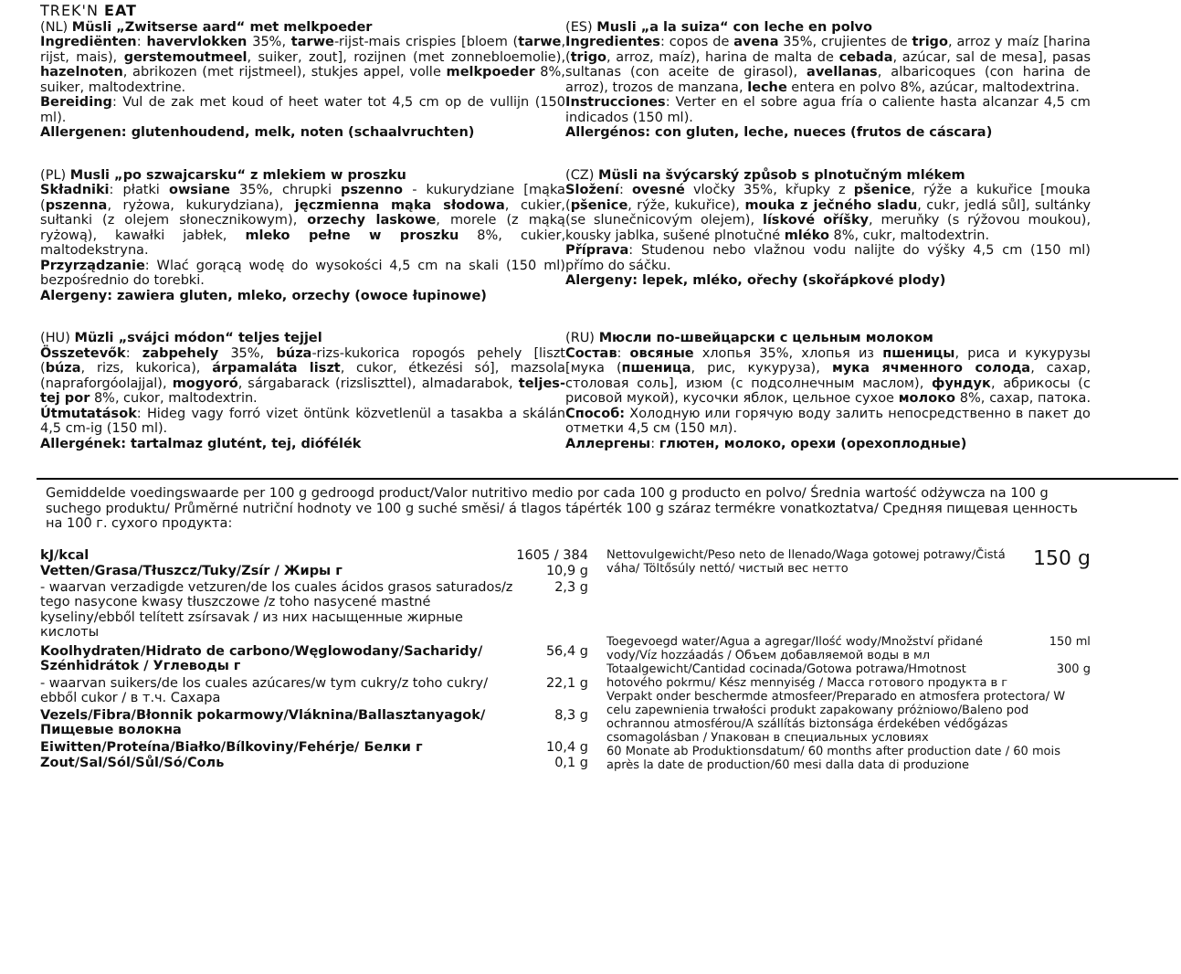TREK'N EAT
(NL) Müsli „Zwitserse aard“ met melkpoeder
Ingrediënten: havervlokken 35%, tarwe-rijst-mais crispies [bloem (tarwe, rijst, mais), gerstemoutmeel, suiker, zout], rozijnen (met zonnebloemolie), hazelnoten, abrikozen (met rijstmeel), stukjes appel, volle melkpoeder 8%, suiker, maltodextrine.
Bereiding: Vul de zak met koud of heet water tot 4,5 cm op de vullijn (150 ml).
Allergenen: glutenhoudend, melk, noten (schaalvruchten)
(ES) Musli „a la suiza“ con leche en polvo
Ingredientes: copos de avena 35%, crujientes de trigo, arroz y maíz [harina (trigo, arroz, maíz), harina de malta de cebada, azúcar, sal de mesa], pasas sultanas (con aceite de girasol), avellanas, albaricoques (con harina de arroz), trozos de manzana, leche entera en polvo 8%, azúcar, maltodextrina.
Instrucciones: Verter en el sobre agua fría o caliente hasta alcanzar 4,5 cm indicados (150 ml).
Allergénos: con gluten, leche, nueces (frutos de cáscara)
(PL) Musli „po szwajcarsku“ z mlekiem w proszku
Składniki: płatki owsiane 35%, chrupki pszenno - kukurydziane [mąka (pszenna, ryżowa, kukurydziana), jęczmienna mąka słodowa, cukier, sułtanki (z olejem słonecznikowym), orzechy laskowe, morele (z mąką ryżową), kawałki jabłek, mleko pełne w proszku 8%, cukier, maltodekstryna.
Przyrządzanie: Wlać gorącą wodę do wysokości 4,5 cm na skali (150 ml) bezpośrednio do torebki.
Alergeny: zawiera gluten, mleko, orzechy (owoce łupinowe)
(CZ) Müsli na švýcarský způsob s plnotučným mlékem
Složení: ovesné vločky 35%, křupky z pšenice, rýže a kukuřice [mouka (pšenice, rýže, kukuřice), mouka z ječného sladu, cukr, jedlá sůl], sultánky (se slunečnicovým olejem), lískové oříšky, meruňky (s rýžovou moukou), kousky jablka, sušené plnotučné mléko 8%, cukr, maltodextrin.
Příprava: Studenou nebo vlažnou vodu nalijte do výšky 4,5 cm (150 ml) přímo do sáčku.
Alergeny: lepek, mléko, ořechy (skořápkové plody)
(HU) Müzli „svájci módon“ teljes tejjel
Összetevők: zabpehely 35%, búza-rizs-kukorica ropogós pehely [liszt (búza, rizs, kukorica), árpamaláta liszt, cukor, étkezési só], mazsola (napraforgóolajjal), mogyoró, sárgabarack (rizsliszttel), almadarabok, teljes-tej por 8%, cukor, maltodextrin.
Útmutatások: Hideg vagy forró vizet öntünk közvetlenül a tasakba a skálán 4,5 cm-ig (150 ml).
Allergének: tartalmaz glutént, tej, diófélék
(RU) Мюсли по-швейцарски с цельным молоком
Состав: овсяные хлопья 35%, хлопья из пшеницы, риса и кукурузы [мука (пшеница, рис, кукуруза), мука ячменного солода, сахар, столовая соль], изюм (с подсолнечным маслом), фундук, абрикосы (с рисовой мукой), кусочки яблок, цельное сухое молоко 8%, сахар, патока. Способ: Холодную или горячую воду залить непосредственно в пакет до отметки 4,5 см (150 мл).
Аллергены: глютен, молоко, орехи (орехоплодные)
Gemiddelde voedingswaarde per 100 g gedroogd product/Valor nutritivo medio por cada 100 g producto en polvo/ Średnia wartość odżywcza na 100 g suchego produktu/ Průměrné nutriční hodnoty ve 100 g suché směsi/ á tlagos tápérték 100 g száraz termékre vonatkoztatva/ Средняя пищевая ценность на 100 г. сухого продукта:
| kJ/kcal | 1605 / 384 |
| Vetten/Grasa/Tłuszcz/Tuky/Zsír / Жиры г | 10,9 g |
| - waarvan verzadigde vetzuren/de los cuales ácidos grasos saturados/z tego nasycone kwasy tłuszczowe /z toho nasycené mastné kyseliny/ebből telített zsírsavak / из них насыщенные жирные кислоты | 2,3 g |
| Koolhydraten/Hidrato de carbono/Węglowodany/Sacharidy/ Szénhidrátok / Углеводы г | 56,4 g |
| - waarvan suikers/de los cuales azúcares/w tym cukry/z toho cukry/ ebből cukor / в т.ч. Сахара | 22,1 g |
| Vezels/Fibra/Błonnik pokarmowy/Vláknina/Ballasztanyagok/ Пищевые волокна | 8,3 g |
| Eiwitten/Proteína/Białko/Bílkoviny/Fehérje/ Белки г | 10,4 g |
| Zout/Sal/Sól/Sůl/Só/Соль | 0,1 g |
| Nettovulgewicht/Peso neto de llenado/Waga gotowej potrawy/Čistá váha/ Töltősúly nettó/ чистый вес нетто | 150 g |
| Toegevoegd water/Agua a agregar/Ilość wody/Množství přidané vody/Víz hozzáadás / Объем добавляемой воды в мл | 150 ml |
| Totaalgewicht/Cantidad cocinada/Gotowa potrawa/Hmotnost hotového pokrmu/ Kész mennyiség / Масса готового продукта в г | 300 g |
| Verpakt onder beschermde atmosfeer/Preparado en atmosfera protectora/ W celu zapewnienia trwałości produkt zapakowany próżniowo/Baleno pod ochrannou atmosférou/A szállítás biztonsága érdekében védőgázas csomagolásban / Упакован в специальных условиях | |
| 60 Monate ab Produktionsdatum/ 60 months after production date / 60 mois après la date de production/60 mesi dalla data di produzione | |